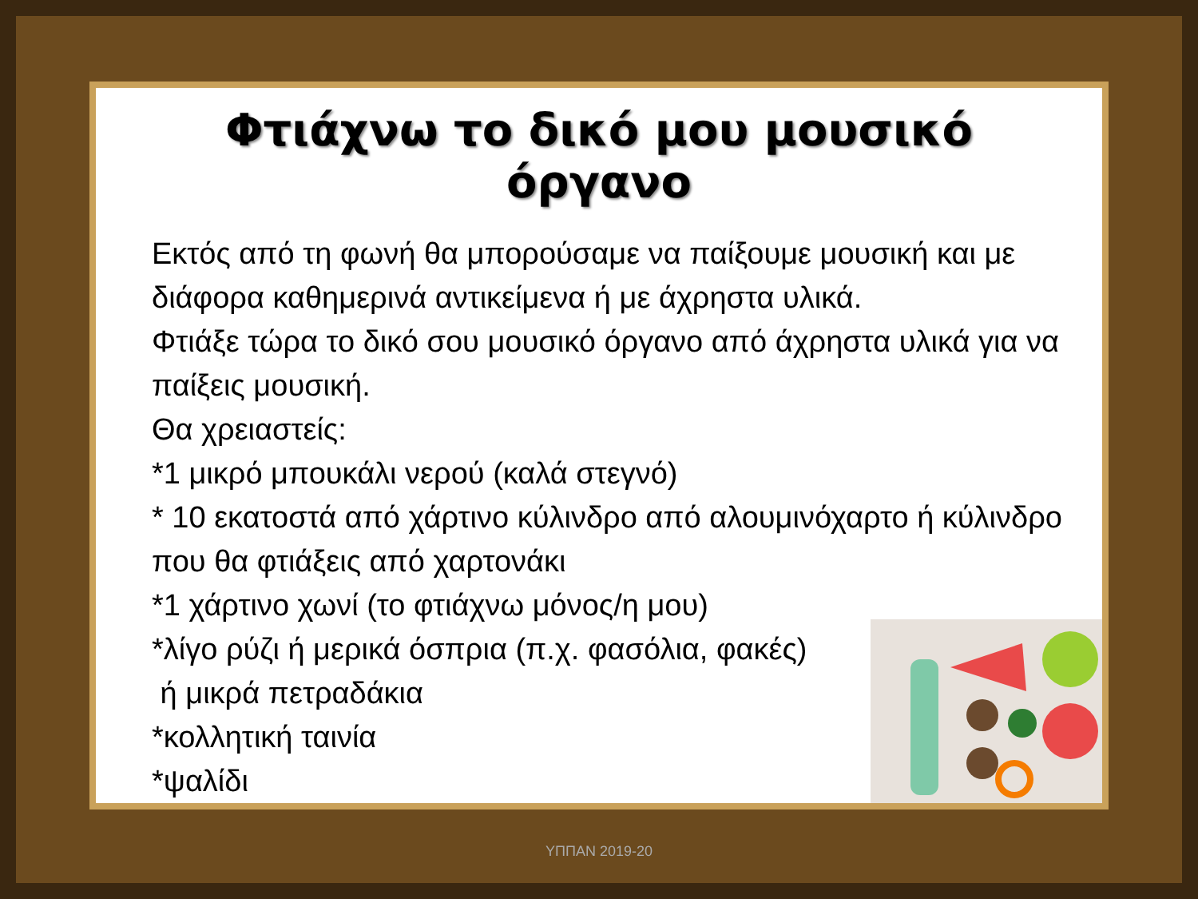Φτιάχνω το δικό μου μουσικό όργανο
Εκτός από τη φωνή θα μπορούσαμε να παίξουμε μουσική και με διάφορα καθημερινά αντικείμενα ή με άχρηστα υλικά.
Φτιάξε τώρα το δικό σου μουσικό όργανο από άχρηστα υλικά για να παίξεις μουσική.
Θα χρειαστείς:
*1 μικρό μπουκάλι νερού (καλά στεγνό)
* 10 εκατοστά από χάρτινο κύλινδρο από αλουμινόχαρτο ή κύλινδρο που θα φτιάξεις από χαρτονάκι
*1 χάρτινο χωνί (το φτιάχνω μόνος/η μου)
*λίγο ρύζι ή μερικά όσπρια (π.χ. φασόλια, φακές)
ή μικρά πετραδάκια
*κολλητική ταινία
*ψαλίδι
ΥΠΠΑΝ 2019-20